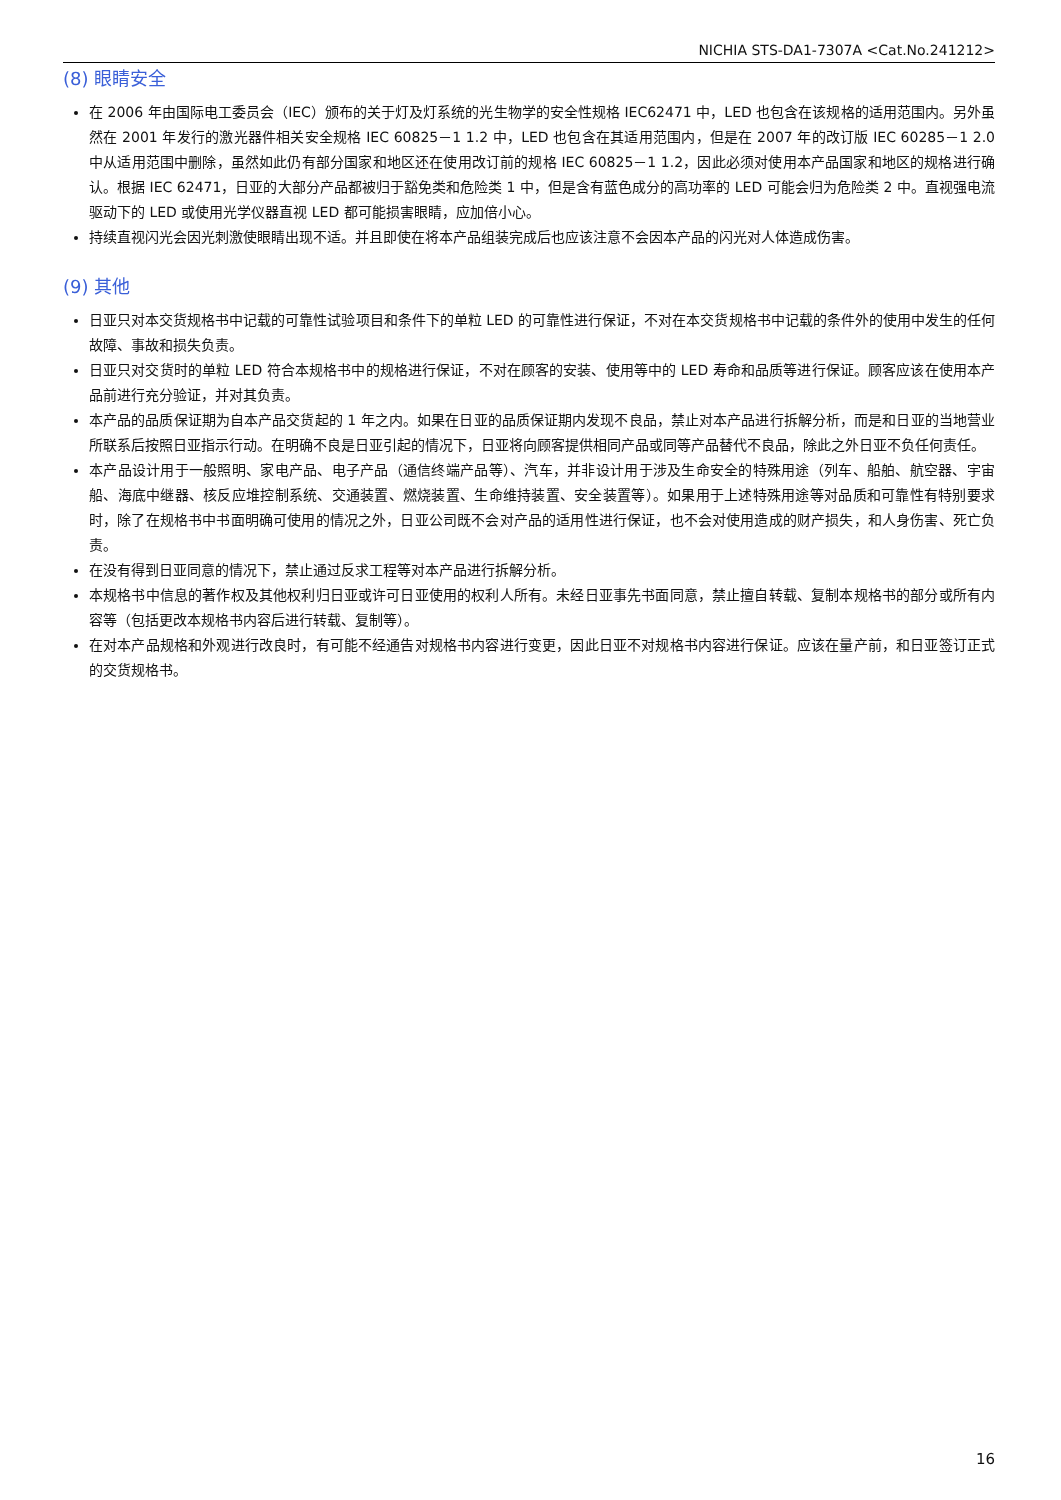NICHIA STS-DA1-7307A <Cat.No.241212>
(8) 眼睛安全
在 2006 年由国际电工委员会（IEC）颁布的关于灯及灯系统的光生物学的安全性规格 IEC62471 中，LED 也包含在该规格的适用范围内。另外虽然在 2001 年发行的激光器件相关安全规格 IEC 60825－1 1.2 中，LED 也包含在其适用范围内，但是在 2007 年的改订版 IEC 60285－1 2.0 中从适用范围中删除，虽然如此仍有部分国家和地区还在使用改订前的规格 IEC 60825－1 1.2，因此必须对使用本产品国家和地区的规格进行确认。根据 IEC 62471，日亚的大部分产品都被归于豁免类和危险类 1 中，但是含有蓝色成分的高功率的 LED 可能会归为危险类 2 中。直视强电流驱动下的 LED 或使用光学仪器直视 LED 都可能损害眼睛，应加倍小心。
持续直视闪光会因光刺激使眼睛出现不适。并且即使在将本产品组装完成后也应该注意不会因本产品的闪光对人体造成伤害。
(9) 其他
日亚只对本交货规格书中记载的可靠性试验项目和条件下的单粒 LED 的可靠性进行保证，不对在本交货规格书中记载的条件外的使用中发生的任何故障、事故和损失负责。
日亚只对交货时的单粒 LED 符合本规格书中的规格进行保证，不对在顾客的安装、使用等中的 LED 寿命和品质等进行保证。顾客应该在使用本产品前进行充分验证，并对其负责。
本产品的品质保证期为自本产品交货起的 1 年之内。如果在日亚的品质保证期内发现不良品，禁止对本产品进行拆解分析，而是和日亚的当地营业所联系后按照日亚指示行动。在明确不良是日亚引起的情况下，日亚将向顾客提供相同产品或同等产品替代不良品，除此之外日亚不负任何责任。
本产品设计用于一般照明、家电产品、电子产品（通信终端产品等）、汽车，并非设计用于涉及生命安全的特殊用途（列车、船舶、航空器、宇宙船、海底中继器、核反应堆控制系统、交通装置、燃烧装置、生命维持装置、安全装置等）。如果用于上述特殊用途等对品质和可靠性有特别要求时，除了在规格书中书面明确可使用的情况之外，日亚公司既不会对产品的适用性进行保证，也不会对使用造成的财产损失，和人身伤害、死亡负责。
在没有得到日亚同意的情况下，禁止通过反求工程等对本产品进行拆解分析。
本规格书中信息的著作权及其他权利归日亚或许可日亚使用的权利人所有。未经日亚事先书面同意，禁止擅自转载、复制本规格书的部分或所有内容等（包括更改本规格书内容后进行转载、复制等）。
在对本产品规格和外观进行改良时，有可能不经通告对规格书内容进行变更，因此日亚不对规格书内容进行保证。应该在量产前，和日亚签订正式的交货规格书。
16